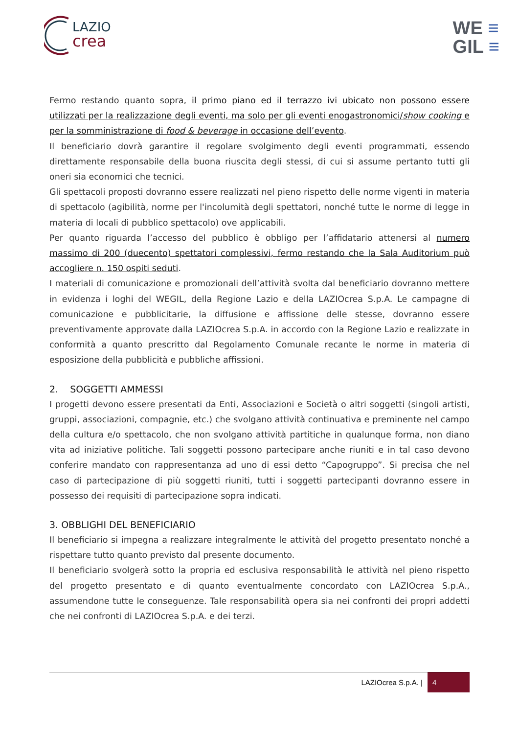LAZIO
crea
WE ≡
GIL ≡
Fermo restando quanto sopra, il primo piano ed il terrazzo ivi ubicato non possono essere utilizzati per la realizzazione degli eventi, ma solo per gli eventi enogastronomici/show cooking e per la somministrazione di food & beverage in occasione dell’evento.
Il beneficiario dovrà garantire il regolare svolgimento degli eventi programmati, essendo direttamente responsabile della buona riuscita degli stessi, di cui si assume pertanto tutti gli oneri sia economici che tecnici.
Gli spettacoli proposti dovranno essere realizzati nel pieno rispetto delle norme vigenti in materia di spettacolo (agibilità, norme per l'incolumità degli spettatori, nonché tutte le norme di legge in materia di locali di pubblico spettacolo) ove applicabili.
Per quanto riguarda l’accesso del pubblico è obbligo per l’affidatario attenersi al numero massimo di 200 (duecento) spettatori complessivi, fermo restando che la Sala Auditorium può accogliere n. 150 ospiti seduti.
I materiali di comunicazione e promozionali dell’attività svolta dal beneficiario dovranno mettere in evidenza i loghi del WEGIL, della Regione Lazio e della LAZIOcrea S.p.A. Le campagne di comunicazione e pubblicitarie, la diffusione e affissione delle stesse, dovranno essere preventivamente approvate dalla LAZIOcrea S.p.A. in accordo con la Regione Lazio e realizzate in conformità a quanto prescritto dal Regolamento Comunale recante le norme in materia di esposizione della pubblicità e pubbliche affissioni.
2. SOGGETTI AMMESSI
I progetti devono essere presentati da Enti, Associazioni e Società o altri soggetti (singoli artisti, gruppi, associazioni, compagnie, etc.) che svolgano attività continuativa e preminente nel campo della cultura e/o spettacolo, che non svolgano attività partitiche in qualunque forma, non diano vita ad iniziative politiche. Tali soggetti possono partecipare anche riuniti e in tal caso devono conferire mandato con rappresentanza ad uno di essi detto “Capogruppo”. Si precisa che nel caso di partecipazione di più soggetti riuniti, tutti i soggetti partecipanti dovranno essere in possesso dei requisiti di partecipazione sopra indicati.
3. OBBLIGHI DEL BENEFICIARIO
Il beneficiario si impegna a realizzare integralmente le attività del progetto presentato nonché a rispettare tutto quanto previsto dal presente documento.
Il beneficiario svolgerà sotto la propria ed esclusiva responsabilità le attività nel pieno rispetto del progetto presentato e di quanto eventualmente concordato con LAZIOcrea S.p.A., assumendone tutte le conseguenze. Tale responsabilità opera sia nei confronti dei propri addetti che nei confronti di LAZIOcrea S.p.A. e dei terzi.
LAZIOcrea S.p.A. | 4